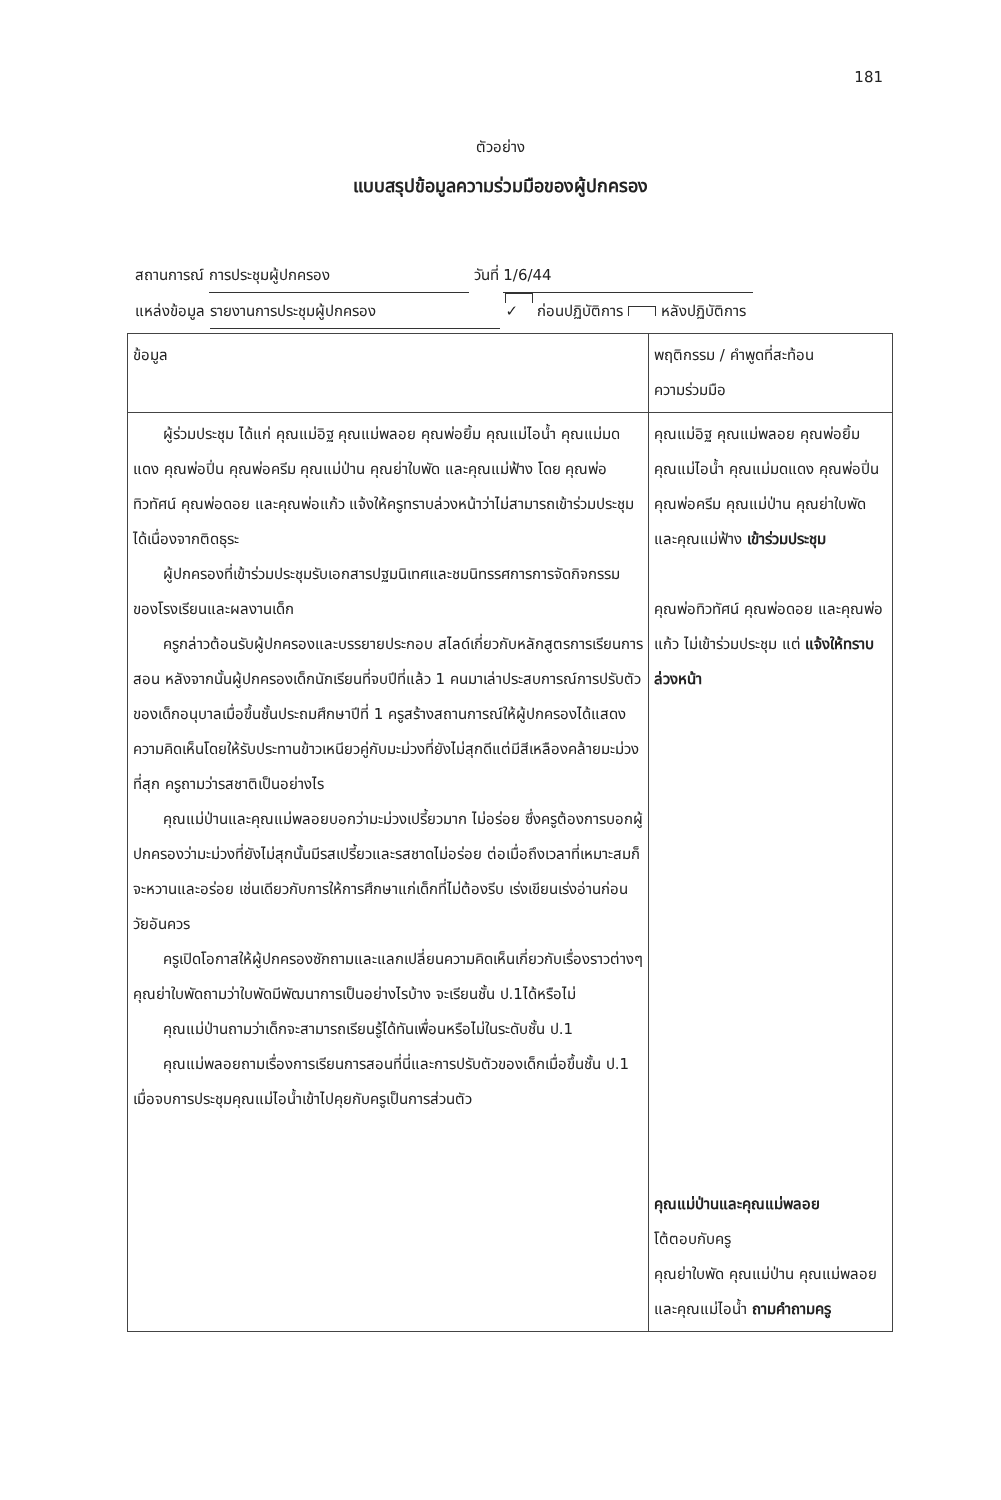181
ตัวอย่าง
แบบสรุปข้อมูลความร่วมมือของผู้ปกครอง
สถานการณ์ การประชุมผู้ปกครอง วันที่ 1/6/44
แหล่งข้อมูล รายงานการประชุมผู้ปกครอง ✓ ก่อนปฏิบัติการ หลังปฏิบัติการ
| ข้อมูล | พฤติกรรม / คำพูดที่สะท้อน ความร่วมมือ |
| --- | --- |
| ผู้ร่วมประชุม ได้แก่ คุณแม่อิฐ คุณแม่พลอย คุณพ่อยิ้ม คุณแม่ไอน้ำ คุณแม่มดแดง คุณพ่อปิ่น คุณพ่อครีม คุณแม่ป่าน คุณย่าใบพัด และคุณแม่ฟ้าง โดย คุณพ่อทิวทัศน์ คุณพ่อดอย และคุณพ่อแก้ว แจ้งให้ครูทราบล่วงหน้าว่าไม่สามารถเข้าร่วมประชุมได้เนื่องจากติดธุระ ผู้ปกครองที่เข้าร่วมประชุมรับเอกสารปฐมนิเทศและชมนิทรรศการการจัดกิจกรรมของโรงเรียนและผลงานเด็ก ครูกล่าวต้อนรับผู้ปกครองและบรรยายประกอบ สไลด์เกี่ยวกับหลักสูตรการเรียนการสอน หลังจากนั้นผู้ปกครองเด็กนักเรียนที่จบปีที่แล้ว 1 คนมาเล่าประสบการณ์การปรับตัวของเด็กอนุบาลเมื่อขึ้นชั้นประถมศึกษาปีที่ 1 ครูสร้างสถานการณ์ให้ผู้ปกครองได้แสดงความคิดเห็นโดยให้รับประทานข้าวเหนียวคู่กับมะม่วงที่ยังไม่สุกดีแต่มีสีเหลืองคล้ายมะม่วงที่สุก ครูถามว่ารสชาติเป็นอย่างไร คุณแม่ป่านและคุณแม่พลอยบอกว่ามะม่วงเปรี้ยวมาก ไม่อร่อย ซึ่งครูต้องการบอกผู้ปกครองว่ามะม่วงที่ยังไม่สุกนั้นมีรสเปรี้ยวและรสชาดไม่อร่อย ต่อเมื่อถึงเวลาที่เหมาะสมก็จะหวานและอร่อย เช่นเดียวกับการให้การศึกษาแก่เด็กที่ไม่ต้องรีบ เร่งเขียนเร่งอ่านก่อนวัยอันควร ครูเปิดโอกาสให้ผู้ปกครองซักถามและแลกเปลี่ยนความคิดเห็นเกี่ยวกับเรื่องราวต่างๆคุณย่าใบพัดถามว่าใบพัดมีพัฒนาการเป็นอย่างไรบ้าง จะเรียนชั้น ป.1ได้หรือไม่ คุณแม่ป่านถามว่าเด็กจะสามารถเรียนรู้ได้ทันเพื่อนหรือไม่ในระดับชั้น ป.1 คุณแม่พลอยถามเรื่องการเรียนการสอนที่นี่และการปรับตัวของเด็กเมื่อขึ้นชั้น ป.1 เมื่อจบการประชุมคุณแม่ไอน้ำเข้าไปคุยกับครูเป็นการส่วนตัว | คุณแม่อิฐ คุณแม่พลอย คุณพ่อยิ้ม คุณแม่ไอน้ำ คุณแม่มดแดง คุณพ่อปิ่น คุณพ่อครีม คุณแม่ป่าน คุณย่าใบพัด และคุณแม่ฟ้าง เข้าร่วมประชุม คุณพ่อทิวทัศน์ คุณพ่อดอย และคุณพ่อแก้ว ไม่เข้าร่วมประชุม แต่ แจ้งให้ทราบล่วงหน้า คุณแม่ป่านและคุณแม่พลอย โต้ตอบกับครู คุณย่าใบพัด คุณแม่ป่าน คุณแม่พลอย และคุณแม่ไอน้ำ ถามคำถามครู |